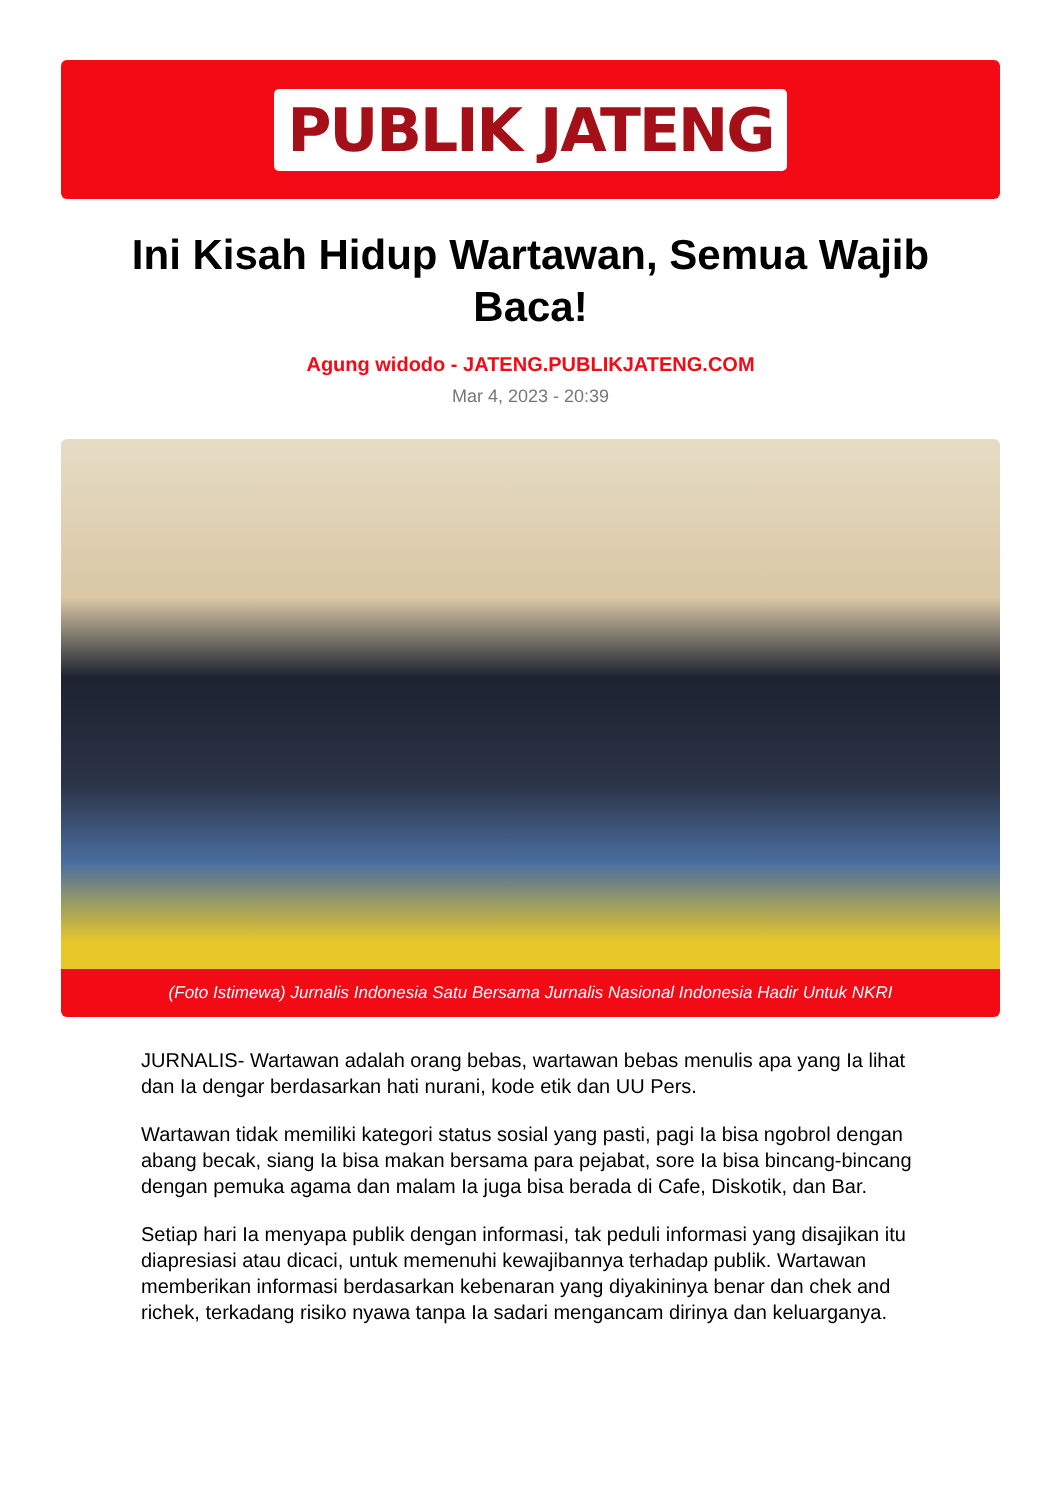PUBLIK JATENG
Ini Kisah Hidup Wartawan, Semua Wajib Baca!
Agung widodo - JATENG.PUBLIKJATENG.COM
Mar 4, 2023 - 20:39
(Foto Istimewa) Jurnalis Indonesia Satu Bersama Jurnalis Nasional Indonesia Hadir Untuk NKRI
JURNALIS- Wartawan adalah orang bebas, wartawan bebas menulis apa yang Ia lihat dan Ia dengar berdasarkan hati nurani, kode etik dan UU Pers.
Wartawan tidak memiliki kategori status sosial yang pasti, pagi Ia bisa ngobrol dengan abang becak, siang Ia bisa makan bersama para pejabat, sore Ia bisa bincang-bincang dengan pemuka agama dan malam Ia juga bisa berada di Cafe, Diskotik, dan Bar.
Setiap hari Ia menyapa publik dengan informasi, tak peduli informasi yang disajikan itu diapresiasi atau dicaci, untuk memenuhi kewajibannya terhadap publik. Wartawan memberikan informasi berdasarkan kebenaran yang diyakininya benar dan chek and richek, terkadang risiko nyawa tanpa Ia sadari mengancam dirinya dan keluarganya.